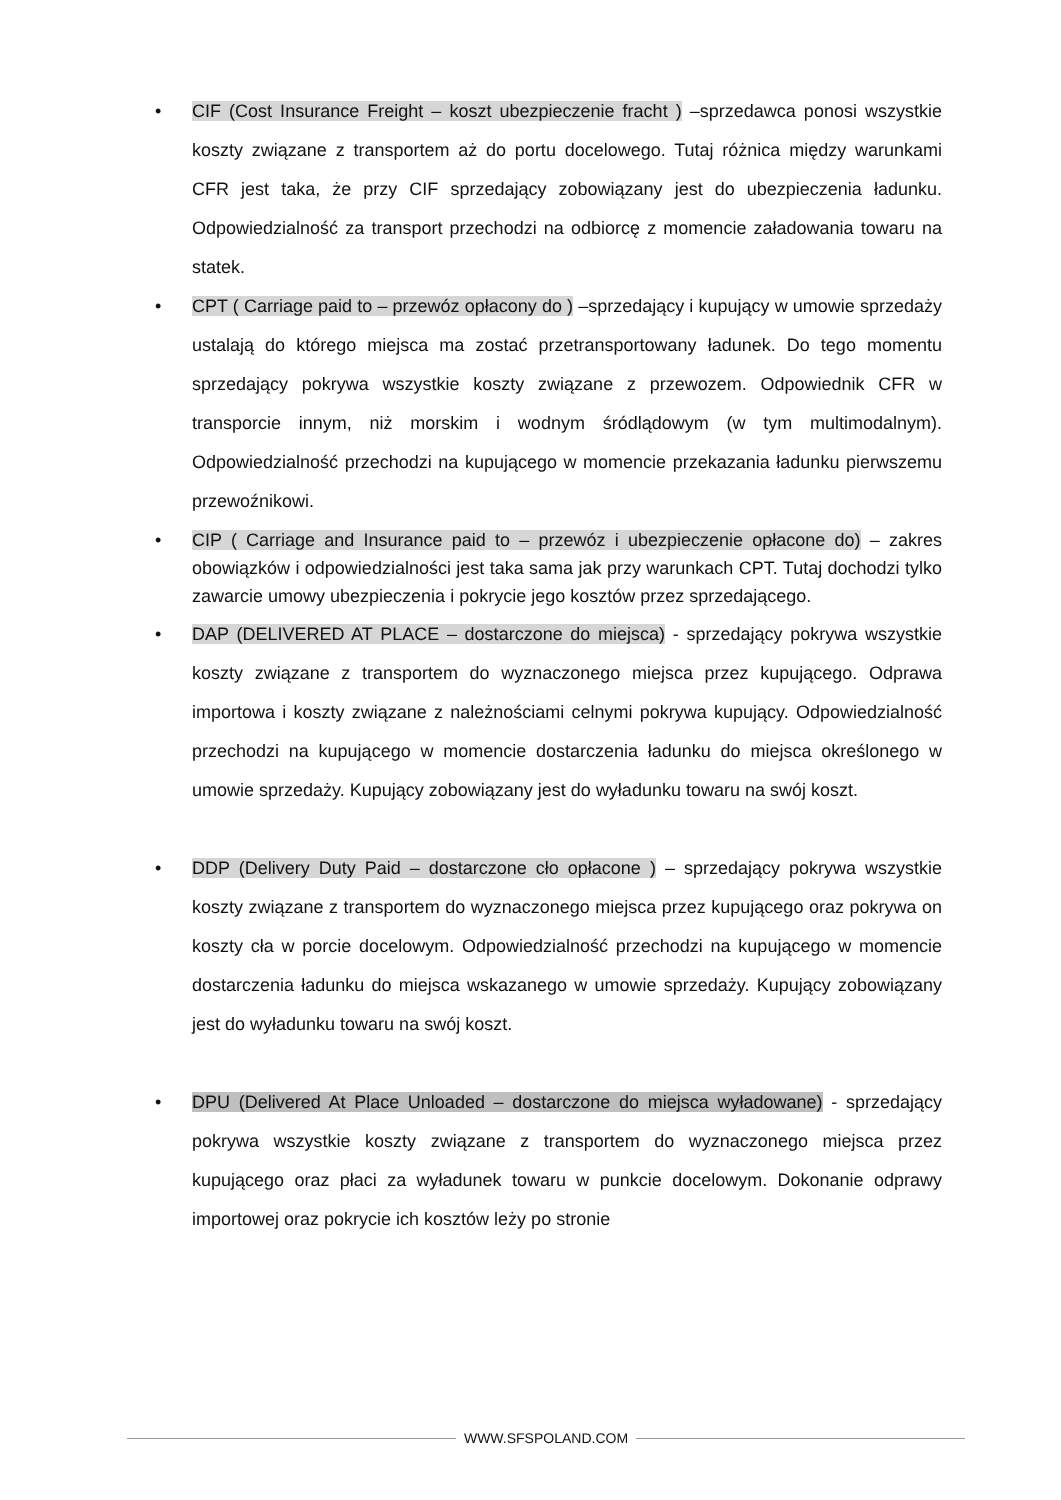• CIF (Cost Insurance Freight – koszt ubezpieczenie fracht ) –sprzedawca ponosi wszystkie koszty związane z transportem aż do portu docelowego. Tutaj różnica między warunkami CFR jest taka, że przy CIF sprzedający zobowiązany jest do ubezpieczenia ładunku. Odpowiedzialność za transport przechodzi na odbiorcę z momencie załadowania towaru na statek.
• CPT ( Carriage paid to – przewóz opłacony do ) –sprzedający i kupujący w umowie sprzedaży ustalają do którego miejsca ma zostać przetransportowany ładunek. Do tego momentu sprzedający pokrywa wszystkie koszty związane z przewozem. Odpowiednik CFR w transporcie innym, niż morskim i wodnym śródlądowym (w tym multimodalnym). Odpowiedzialność przechodzi na kupującego w momencie przekazania ładunku pierwszemu przewoźnikowi.
•
CIP ( Carriage and Insurance paid to – przewóz i ubezpieczenie opłacone do) – zakres obowiązków i odpowiedzialności jest taka sama jak przy warunkach CPT. Tutaj dochodzi tylko zawarcie umowy ubezpieczenia i pokrycie jego kosztów przez sprzedającego.
• DAP (DELIVERED AT PLACE – dostarczone do miejsca) - sprzedający pokrywa wszystkie koszty związane z transportem do wyznaczonego miejsca przez kupującego. Odprawa importowa i koszty związane z należnościami celnymi pokrywa kupujący. Odpowiedzialność przechodzi na kupującego w momencie dostarczenia ładunku do miejsca określonego w umowie sprzedaży. Kupujący zobowiązany jest do wyładunku towaru na swój koszt.
• DDP (Delivery Duty Paid – dostarczone cło opłacone ) – sprzedający pokrywa wszystkie koszty związane z transportem do wyznaczonego miejsca przez kupującego oraz pokrywa on koszty cła w porcie docelowym. Odpowiedzialność przechodzi na kupującego w momencie dostarczenia ładunku do miejsca wskazanego w umowie sprzedaży. Kupujący zobowiązany jest do wyładunku towaru na swój koszt.
• DPU (Delivered At Place Unloaded – dostarczone do miejsca wyładowane) - sprzedający pokrywa wszystkie koszty związane z transportem do wyznaczonego miejsca przez kupującego oraz płaci za wyładunek towaru w punkcie docelowym. Dokonanie odprawy importowej oraz pokrycie ich kosztów leży po stronie
WWW.SFSPOLAND.COM